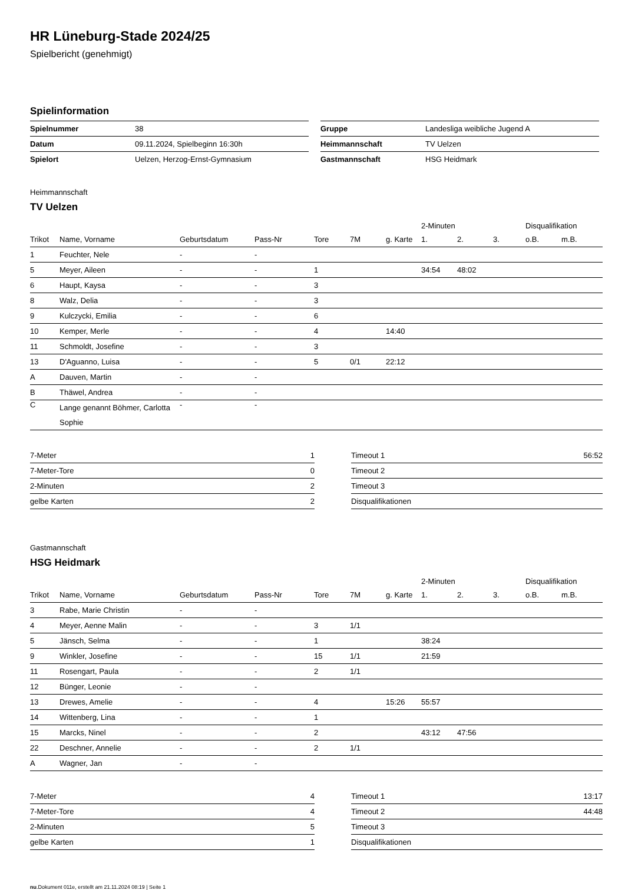HR Lüneburg-Stade 2024/25
Spielbericht (genehmigt)
Spielinformation
| Spielnummer | 38 |
| Datum | 09.11.2024, Spielbeginn 16:30h |
| Spielort | Uelzen, Herzog-Ernst-Gymnasium |
| Gruppe | Landesliga weibliche Jugend A |
| Heimmannschaft | TV Uelzen |
| Gastmannschaft | HSG Heidmark |
Heimmannschaft
TV Uelzen
| | | | | | | | 2-Minuten | | | Disqualifikation | |
| Trikot | Name, Vorname | Geburtsdatum | Pass-Nr | Tore | 7M | g. Karte | 1. | 2. | 3. | o.B. | m.B. |
| 1 | Feuchter, Nele | - | - | | | | | | | | |
| 5 | Meyer, Aileen | - | - | 1 | | | 34:54 | 48:02 | | | |
| 6 | Haupt, Kaysa | - | - | 3 | | | | | | | |
| 8 | Walz, Delia | - | - | 3 | | | | | | | |
| 9 | Kulczycki, Emilia | - | - | 6 | | | | | | | |
| 10 | Kemper, Merle | - | - | 4 | | 14:40 | | | | | |
| 11 | Schmoldt, Josefine | - | - | 3 | | | | | | | |
| 13 | D'Aguanno, Luisa | - | - | 5 | 0/1 | 22:12 | | | | | |
| A | Dauven, Martin | - | - | | | | | | | | |
| B | Thäwel, Andrea | - | - | | | | | | | | |
| C | Lange genannt Böhmer, Carlotta Sophie | - | - | | | | | | | | |
| 7-Meter | 1 |
| 7-Meter-Tore | 0 |
| 2-Minuten | 2 |
| gelbe Karten | 2 |
| Timeout 1 | 56:52 |
| Timeout 2 | |
| Timeout 3 | |
| Disqualifikationen | |
Gastmannschaft
HSG Heidmark
| | | | | | | | 2-Minuten | | | Disqualifikation | |
| Trikot | Name, Vorname | Geburtsdatum | Pass-Nr | Tore | 7M | g. Karte | 1. | 2. | 3. | o.B. | m.B. |
| 3 | Rabe, Marie Christin | - | - | | | | | | | | |
| 4 | Meyer, Aenne Malin | - | - | 3 | 1/1 | | | | | | |
| 5 | Jänsch, Selma | - | - | 1 | | | 38:24 | | | | |
| 9 | Winkler, Josefine | - | - | 15 | 1/1 | | 21:59 | | | | |
| 11 | Rosengart, Paula | - | - | 2 | 1/1 | | | | | | |
| 12 | Bünger, Leonie | - | - | | | | | | | | |
| 13 | Drewes, Amelie | - | - | 4 | | 15:26 | 55:57 | | | | |
| 14 | Wittenberg, Lina | - | - | 1 | | | | | | | |
| 15 | Marcks, Ninel | - | - | 2 | | | 43:12 | 47:56 | | | |
| 22 | Deschner, Annelie | - | - | 2 | 1/1 | | | | | | |
| A | Wagner, Jan | - | - | | | | | | | | |
| 7-Meter | 4 |
| 7-Meter-Tore | 4 |
| 2-Minuten | 5 |
| gelbe Karten | 1 |
| Timeout 1 | 13:17 |
| Timeout 2 | 44:48 |
| Timeout 3 | |
| Disqualifikationen | |
nu.Dokument 011e, erstellt am 21.11.2024 08:19 | Seite 1